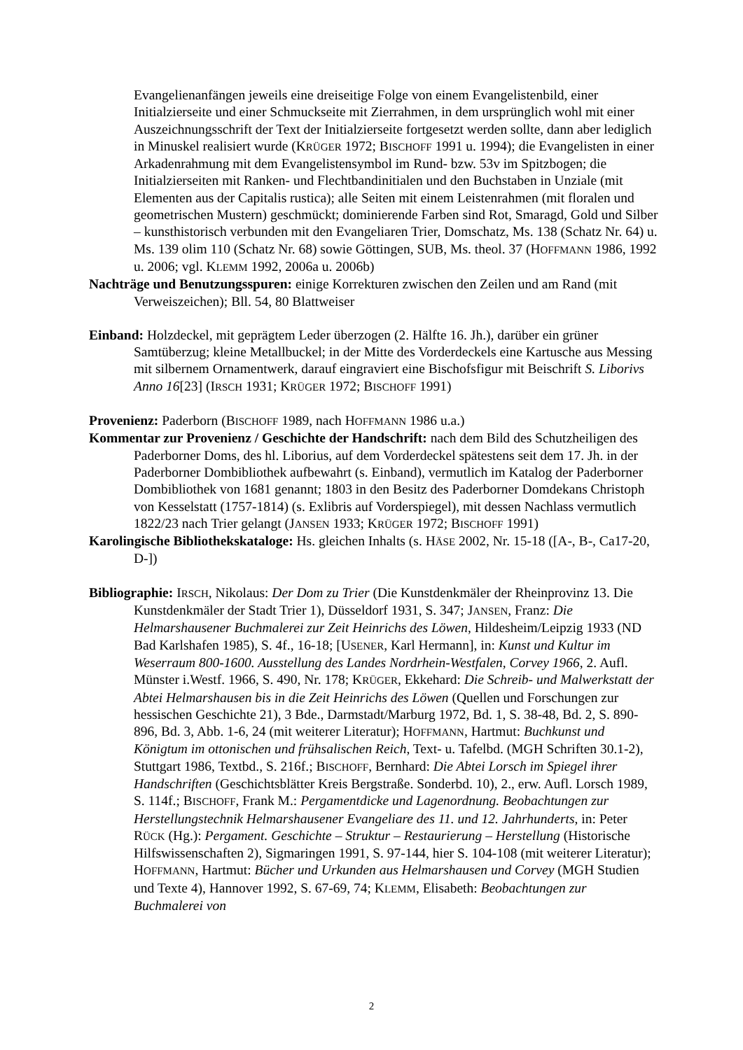Evangelienanfängen jeweils eine dreiseitige Folge von einem Evangelistenbild, einer Initialzierseite und einer Schmuckseite mit Zierrahmen, in dem ursprünglich wohl mit einer Auszeichnungsschrift der Text der Initialzierseite fortgesetzt werden sollte, dann aber lediglich in Minuskel realisiert wurde (KRÜGER 1972; BISCHOFF 1991 u. 1994); die Evangelisten in einer Arkadenrahmung mit dem Evangelistensymbol im Rund- bzw. 53v im Spitzbogen; die Initialzierseiten mit Ranken- und Flechtbandinitialen und den Buchstaben in Unziale (mit Elementen aus der Capitalis rustica); alle Seiten mit einem Leistenrahmen (mit floralen und geometrischen Mustern) geschmückt; dominierende Farben sind Rot, Smaragd, Gold und Silber – kunsthistorisch verbunden mit den Evangeliaren Trier, Domschatz, Ms. 138 (Schatz Nr. 64) u. Ms. 139 olim 110 (Schatz Nr. 68) sowie Göttingen, SUB, Ms. theol. 37 (HOFFMANN 1986, 1992 u. 2006; vgl. KLEMM 1992, 2006a u. 2006b)
Nachträge und Benutzungsspuren: einige Korrekturen zwischen den Zeilen und am Rand (mit Verweiszeichen); Bll. 54, 80 Blattweiser
Einband: Holzdeckel, mit geprägtem Leder überzogen (2. Hälfte 16. Jh.), darüber ein grüner Samtüberzug; kleine Metallbuckel; in der Mitte des Vorderdeckels eine Kartusche aus Messing mit silbernem Ornamentwerk, darauf eingraviert eine Bischofsfigur mit Beischrift S. Liborivs Anno 16[23] (IRSCH 1931; KRÜGER 1972; BISCHOFF 1991)
Provenienz: Paderborn (BISCHOFF 1989, nach HOFFMANN 1986 u.a.)
Kommentar zur Provenienz / Geschichte der Handschrift: nach dem Bild des Schutzheiligen des Paderborner Doms, des hl. Liborius, auf dem Vorderdeckel spätestens seit dem 17. Jh. in der Paderborner Dombibliothek aufbewahrt (s. Einband), vermutlich im Katalog der Paderborner Dombibliothek von 1681 genannt; 1803 in den Besitz des Paderborner Domdekans Christoph von Kesselstatt (1757-1814) (s. Exlibris auf Vorderspiegel), mit dessen Nachlass vermutlich 1822/23 nach Trier gelangt (JANSEN 1933; KRÜGER 1972; BISCHOFF 1991)
Karolingische Bibliothekskataloge: Hs. gleichen Inhalts (s. HÄSE 2002, Nr. 15-18 ([A-, B-, Ca17-20, D-])
Bibliographie: IRSCH, Nikolaus: Der Dom zu Trier (Die Kunstdenkmäler der Rheinprovinz 13. Die Kunstdenkmäler der Stadt Trier 1), Düsseldorf 1931, S. 347; JANSEN, Franz: Die Helmarshausener Buchmalerei zur Zeit Heinrichs des Löwen, Hildesheim/Leipzig 1933 (ND Bad Karlshafen 1985), S. 4f., 16-18; [USENER, Karl Hermann], in: Kunst und Kultur im Weserraum 800-1600. Ausstellung des Landes Nordrhein-Westfalen, Corvey 1966, 2. Aufl. Münster i.Westf. 1966, S. 490, Nr. 178; KRÜGER, Ekkehard: Die Schreib- und Malwerkstatt der Abtei Helmarshausen bis in die Zeit Heinrichs des Löwen (Quellen und Forschungen zur hessischen Geschichte 21), 3 Bde., Darmstadt/Marburg 1972, Bd. 1, S. 38-48, Bd. 2, S. 890-896, Bd. 3, Abb. 1-6, 24 (mit weiterer Literatur); HOFFMANN, Hartmut: Buchkunst und Königtum im ottonischen und frühsalischen Reich, Text- u. Tafelbd. (MGH Schriften 30.1-2), Stuttgart 1986, Textbd., S. 216f.; BISCHOFF, Bernhard: Die Abtei Lorsch im Spiegel ihrer Handschriften (Geschichtsblätter Kreis Bergstraße. Sonderbd. 10), 2., erw. Aufl. Lorsch 1989, S. 114f.; BISCHOFF, Frank M.: Pergamentdicke und Lagenordnung. Beobachtungen zur Herstellungstechnik Helmarshausener Evangeliare des 11. und 12. Jahrhunderts, in: Peter RÜCK (Hg.): Pergament. Geschichte – Struktur – Restaurierung – Herstellung (Historische Hilfswissenschaften 2), Sigmaringen 1991, S. 97-144, hier S. 104-108 (mit weiterer Literatur); HOFFMANN, Hartmut: Bücher und Urkunden aus Helmarshausen und Corvey (MGH Studien und Texte 4), Hannover 1992, S. 67-69, 74; KLEMM, Elisabeth: Beobachtungen zur Buchmalerei von
2